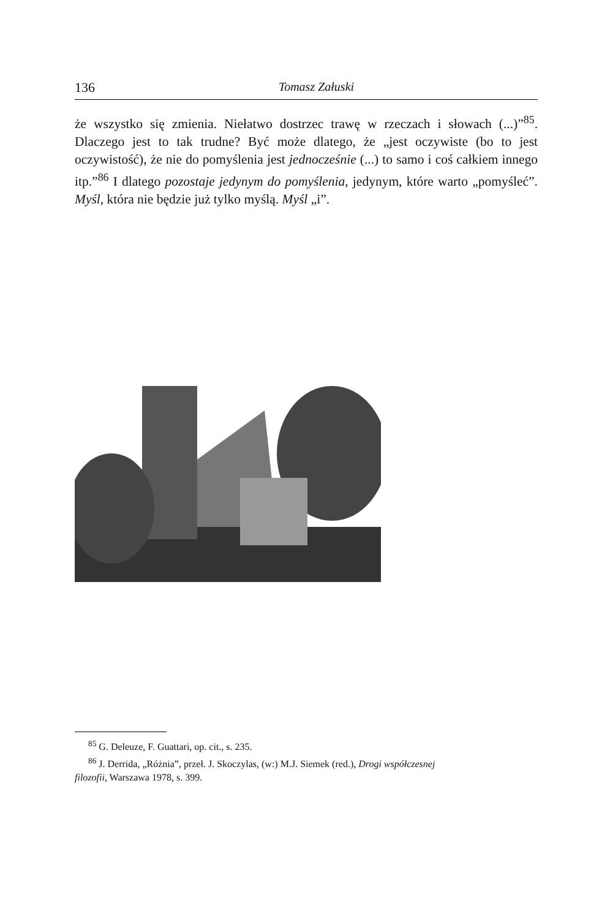136 Tomasz Załuski
że wszystko się zmienia. Niełatwo dostrzec trawę w rzeczach i słowach (...)”<sup>85</sup>. Dlaczego jest to tak trudne? Być może dlatego, że „jest oczywiste (bo to jest oczywistość), że nie do pomyślenia jest jednocześnie (...) to samo i coś całkiem innego itp.”<sup>86</sup> I dlatego pozostaje jedynym do pomyślenia, jedynym, które warto „pomyśleć”. Myśl, która nie będzie już tylko myślą. Myśl „i”.
<sup>85</sup> G. Deleuze, F. Guattari, op. cit., s. 235.
<sup>86</sup> J. Derrida, „Różnia”, przeł. J. Skoczylas, (w:) M.J. Siemek (red.), Drogi współczesnej
filozofii, Warszawa 1978, s. 399.